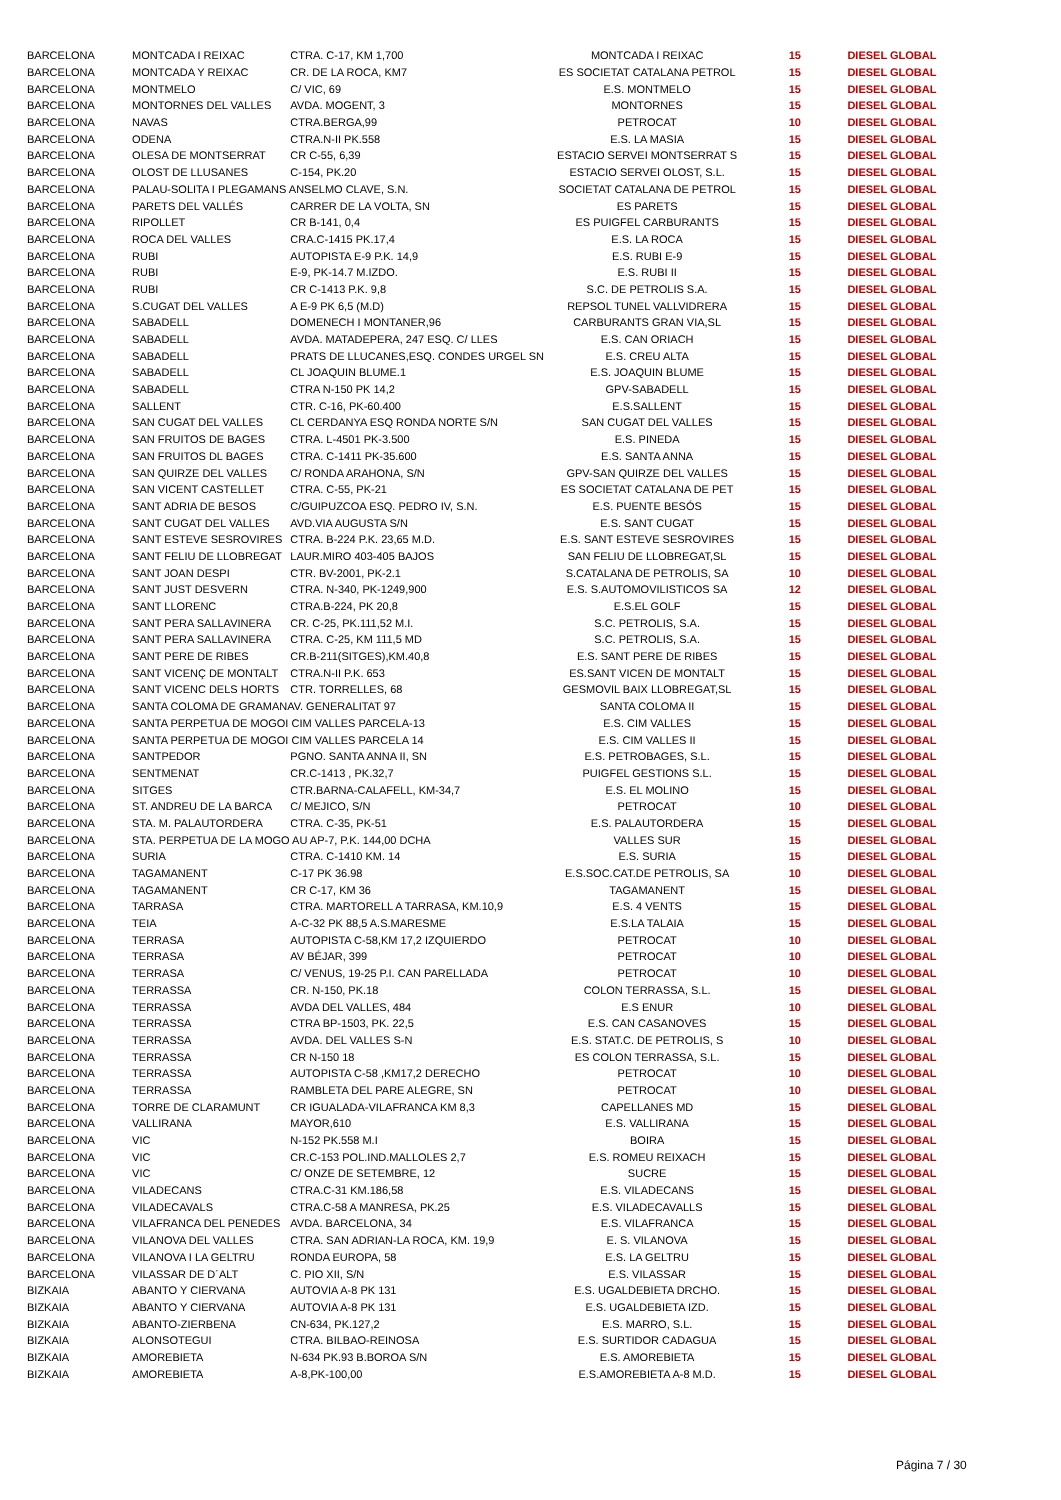| BARCELONA | MONTCADA I REIXAC | CTRA. C-17, KM 1,700 | MONTCADA I REIXAC | 15 | DIESEL GLOBAL |
| BARCELONA | MONTCADA Y REIXAC | CR. DE LA ROCA, KM7 | ES SOCIETAT CATALANA PETROL | 15 | DIESEL GLOBAL |
| BARCELONA | MONTMELO | C/ VIC, 69 | E.S. MONTMELO | 15 | DIESEL GLOBAL |
| BARCELONA | MONTORNES DEL VALLES | AVDA. MOGENT, 3 | MONTORNES | 15 | DIESEL GLOBAL |
| BARCELONA | NAVAS | CTRA.BERGA,99 | PETROCAT | 10 | DIESEL GLOBAL |
| BARCELONA | ODENA | CTRA.N-II PK.558 | E.S. LA MASIA | 15 | DIESEL GLOBAL |
| BARCELONA | OLESA DE MONTSERRAT | CR C-55, 6,39 | ESTACIO SERVEI MONTSERRAT S | 15 | DIESEL GLOBAL |
| BARCELONA | OLOST DE LLUSANES | C-154, PK.20 | ESTACIO SERVEI OLOST, S.L. | 15 | DIESEL GLOBAL |
| BARCELONA | PALAU-SOLITA I PLEGAMANS ANSELMO CLAVE, S.N. | | SOCIETAT CATALANA DE PETROL | 15 | DIESEL GLOBAL |
| BARCELONA | PARETS DEL VALLÉS | CARRER DE LA VOLTA, SN | ES PARETS | 15 | DIESEL GLOBAL |
| BARCELONA | RIPOLLET | CR B-141, 0,4 | ES PUIGFEL CARBURANTS | 15 | DIESEL GLOBAL |
| BARCELONA | ROCA DEL VALLES | CRA.C-1415 PK.17,4 | E.S. LA ROCA | 15 | DIESEL GLOBAL |
| BARCELONA | RUBI | AUTOPISTA E-9 P.K. 14,9 | E.S. RUBI E-9 | 15 | DIESEL GLOBAL |
| BARCELONA | RUBI | E-9, PK-14.7 M.IZDO. | E.S. RUBI II | 15 | DIESEL GLOBAL |
| BARCELONA | RUBI | CR C-1413 P.K. 9,8 | S.C. DE PETROLIS S.A. | 15 | DIESEL GLOBAL |
| BARCELONA | S.CUGAT DEL VALLES | A E-9 PK 6,5 (M.D) | REPSOL TUNEL VALLVIDRERA | 15 | DIESEL GLOBAL |
| BARCELONA | SABADELL | DOMENECH I MONTANER,96 | CARBURANTS GRAN VIA,SL | 15 | DIESEL GLOBAL |
| BARCELONA | SABADELL | AVDA. MATADEPERA, 247 ESQ. C/ LLES | E.S. CAN ORIACH | 15 | DIESEL GLOBAL |
| BARCELONA | SABADELL | PRATS DE LLUCANES,ESQ. CONDES URGEL SN | E.S. CREU ALTA | 15 | DIESEL GLOBAL |
| BARCELONA | SABADELL | CL JOAQUIN BLUME.1 | E.S. JOAQUIN BLUME | 15 | DIESEL GLOBAL |
| BARCELONA | SABADELL | CTRA N-150 PK 14,2 | GPV-SABADELL | 15 | DIESEL GLOBAL |
| BARCELONA | SALLENT | CTR. C-16, PK-60.400 | E.S.SALLENT | 15 | DIESEL GLOBAL |
| BARCELONA | SAN CUGAT DEL VALLES | CL CERDANYA ESQ RONDA NORTE S/N | SAN CUGAT DEL VALLES | 15 | DIESEL GLOBAL |
| BARCELONA | SAN FRUITOS DE BAGES | CTRA. L-4501 PK-3.500 | E.S. PINEDA | 15 | DIESEL GLOBAL |
| BARCELONA | SAN FRUITOS DL BAGES | CTRA. C-1411 PK-35.600 | E.S. SANTA ANNA | 15 | DIESEL GLOBAL |
| BARCELONA | SAN QUIRZE DEL VALLES | C/ RONDA ARAHONA, S/N | GPV-SAN QUIRZE DEL VALLES | 15 | DIESEL GLOBAL |
| BARCELONA | SAN VICENT CASTELLET | CTRA. C-55, PK-21 | ES SOCIETAT CATALANA DE PET | 15 | DIESEL GLOBAL |
| BARCELONA | SANT ADRIA DE BESOS | C/GUIPUZCOA ESQ. PEDRO IV, S.N. | E.S. PUENTE BESÓS | 15 | DIESEL GLOBAL |
| BARCELONA | SANT CUGAT DEL VALLES | AVD.VIA AUGUSTA S/N | E.S. SANT CUGAT | 15 | DIESEL GLOBAL |
| BARCELONA | SANT ESTEVE SESROVIRES | CTRA. B-224 P.K. 23,65 M.D. | E.S. SANT ESTEVE SESROVIRES | 15 | DIESEL GLOBAL |
| BARCELONA | SANT FELIU DE LLOBREGAT | LAUR.MIRO 403-405 BAJOS | SAN FELIU DE LLOBREGAT,SL | 15 | DIESEL GLOBAL |
| BARCELONA | SANT JOAN DESPI | CTR. BV-2001, PK-2.1 | S.CATALANA DE PETROLIS, SA | 10 | DIESEL GLOBAL |
| BARCELONA | SANT JUST DESVERN | CTRA. N-340, PK-1249,900 | E.S. S.AUTOMOVILISTICOS SA | 12 | DIESEL GLOBAL |
| BARCELONA | SANT LLORENC | CTRA.B-224, PK 20,8 | E.S.EL GOLF | 15 | DIESEL GLOBAL |
| BARCELONA | SANT PERA SALLAVINERA | CR. C-25, PK.111,52 M.I. | S.C. PETROLIS, S.A. | 15 | DIESEL GLOBAL |
| BARCELONA | SANT PERA SALLAVINERA | CTRA. C-25, KM 111,5 MD | S.C. PETROLIS, S.A. | 15 | DIESEL GLOBAL |
| BARCELONA | SANT PERE DE RIBES | CR.B-211(SITGES),KM.40,8 | E.S. SANT PERE DE RIBES | 15 | DIESEL GLOBAL |
| BARCELONA | SANT VICENÇ DE MONTALT | CTRA.N-II P.K. 653 | ES.SANT VICEN DE MONTALT | 15 | DIESEL GLOBAL |
| BARCELONA | SANT VICENC DELS HORTS | CTR. TORRELLES, 68 | GESMOVIL BAIX LLOBREGAT,SL | 15 | DIESEL GLOBAL |
| BARCELONA | SANTA COLOMA DE GRAMANAV. GENERALITAT 97 | | SANTA COLOMA II | 15 | DIESEL GLOBAL |
| BARCELONA | SANTA PERPETUA DE MOGOI CIM VALLES PARCELA-13 | | E.S. CIM VALLES | 15 | DIESEL GLOBAL |
| BARCELONA | SANTA PERPETUA DE MOGOI CIM VALLES PARCELA 14 | | E.S. CIM VALLES II | 15 | DIESEL GLOBAL |
| BARCELONA | SANTPEDOR | PGNO. SANTA ANNA II, SN | E.S. PETROBAGES, S.L. | 15 | DIESEL GLOBAL |
| BARCELONA | SENTMENAT | CR.C-1413 , PK.32,7 | PUIGFEL GESTIONS S.L. | 15 | DIESEL GLOBAL |
| BARCELONA | SITGES | CTR.BARNA-CALAFELL, KM-34,7 | E.S. EL MOLINO | 15 | DIESEL GLOBAL |
| BARCELONA | ST. ANDREU DE LA BARCA | C/ MEJICO, S/N | PETROCAT | 10 | DIESEL GLOBAL |
| BARCELONA | STA. M. PALAUTORDERA | CTRA. C-35, PK-51 | E.S. PALAUTORDERA | 15 | DIESEL GLOBAL |
| BARCELONA | STA. PERPETUA DE LA MOGO AU AP-7, P.K. 144,00 DCHA | | VALLES SUR | 15 | DIESEL GLOBAL |
| BARCELONA | SURIA | CTRA. C-1410 KM. 14 | E.S. SURIA | 15 | DIESEL GLOBAL |
| BARCELONA | TAGAMANENT | C-17 PK 36.98 | E.S.SOC.CAT.DE PETROLIS, SA | 10 | DIESEL GLOBAL |
| BARCELONA | TAGAMANENT | CR C-17, KM 36 | TAGAMANENT | 15 | DIESEL GLOBAL |
| BARCELONA | TARRASA | CTRA. MARTORELL A TARRASA, KM.10,9 | E.S. 4 VENTS | 15 | DIESEL GLOBAL |
| BARCELONA | TEIA | A-C-32 PK 88,5 A.S.MARESME | E.S.LA TALAIA | 15 | DIESEL GLOBAL |
| BARCELONA | TERRASA | AUTOPISTA C-58,KM 17,2 IZQUIERDO | PETROCAT | 10 | DIESEL GLOBAL |
| BARCELONA | TERRASA | AV BÉJAR, 399 | PETROCAT | 10 | DIESEL GLOBAL |
| BARCELONA | TERRASA | C/ VENUS, 19-25 P.I. CAN PARELLADA | PETROCAT | 10 | DIESEL GLOBAL |
| BARCELONA | TERRASSA | CR. N-150, PK.18 | COLON TERRASSA, S.L. | 15 | DIESEL GLOBAL |
| BARCELONA | TERRASSA | AVDA DEL VALLES, 484 | E.S ENUR | 10 | DIESEL GLOBAL |
| BARCELONA | TERRASSA | CTRA BP-1503, PK. 22,5 | E.S. CAN CASANOVES | 15 | DIESEL GLOBAL |
| BARCELONA | TERRASSA | AVDA. DEL VALLES S-N | E.S. STAT.C. DE PETROLIS, S | 10 | DIESEL GLOBAL |
| BARCELONA | TERRASSA | CR N-150 18 | ES COLON TERRASSA, S.L. | 15 | DIESEL GLOBAL |
| BARCELONA | TERRASSA | AUTOPISTA C-58 ,KM17,2 DERECHO | PETROCAT | 10 | DIESEL GLOBAL |
| BARCELONA | TERRASSA | RAMBLETA DEL PARE ALEGRE, SN | PETROCAT | 10 | DIESEL GLOBAL |
| BARCELONA | TORRE DE CLARAMUNT | CR IGUALADA-VILAFRANCA KM 8,3 | CAPELLANES MD | 15 | DIESEL GLOBAL |
| BARCELONA | VALLIRANA | MAYOR,610 | E.S. VALLIRANA | 15 | DIESEL GLOBAL |
| BARCELONA | VIC | N-152 PK.558 M.I | BOIRA | 15 | DIESEL GLOBAL |
| BARCELONA | VIC | CR.C-153 POL.IND.MALLOLES 2,7 | E.S. ROMEU REIXACH | 15 | DIESEL GLOBAL |
| BARCELONA | VIC | C/ ONZE DE SETEMBRE, 12 | SUCRE | 15 | DIESEL GLOBAL |
| BARCELONA | VILADECANS | CTRA.C-31 KM.186,58 | E.S. VILADECANS | 15 | DIESEL GLOBAL |
| BARCELONA | VILADECAVALS | CTRA.C-58 A MANRESA, PK.25 | E.S. VILADECAVALLS | 15 | DIESEL GLOBAL |
| BARCELONA | VILAFRANCA DEL PENEDES | AVDA. BARCELONA, 34 | E.S. VILAFRANCA | 15 | DIESEL GLOBAL |
| BARCELONA | VILANOVA DEL VALLES | CTRA. SAN ADRIAN-LA ROCA, KM. 19,9 | E. S. VILANOVA | 15 | DIESEL GLOBAL |
| BARCELONA | VILANOVA I LA GELTRU | RONDA EUROPA, 58 | E.S. LA GELTRU | 15 | DIESEL GLOBAL |
| BARCELONA | VILASSAR DE D´ALT | C. PIO XII, S/N | E.S. VILASSAR | 15 | DIESEL GLOBAL |
| BIZKAIA | ABANTO Y CIERVANA | AUTOVIA A-8 PK 131 | E.S. UGALDEBIETA DRCHO. | 15 | DIESEL GLOBAL |
| BIZKAIA | ABANTO Y CIERVANA | AUTOVIA A-8 PK 131 | E.S. UGALDEBIETA IZD. | 15 | DIESEL GLOBAL |
| BIZKAIA | ABANTO-ZIERBENA | CN-634, PK.127,2 | E.S. MARRO, S.L. | 15 | DIESEL GLOBAL |
| BIZKAIA | ALONSOTEGUI | CTRA. BILBAO-REINOSA | E.S. SURTIDOR CADAGUA | 15 | DIESEL GLOBAL |
| BIZKAIA | AMOREBIETA | N-634 PK.93 B.BOROA S/N | E.S. AMOREBIETA | 15 | DIESEL GLOBAL |
| BIZKAIA | AMOREBIETA | A-8,PK-100,00 | E.S.AMOREBIETA A-8 M.D. | 15 | DIESEL GLOBAL |
Página 7 / 30